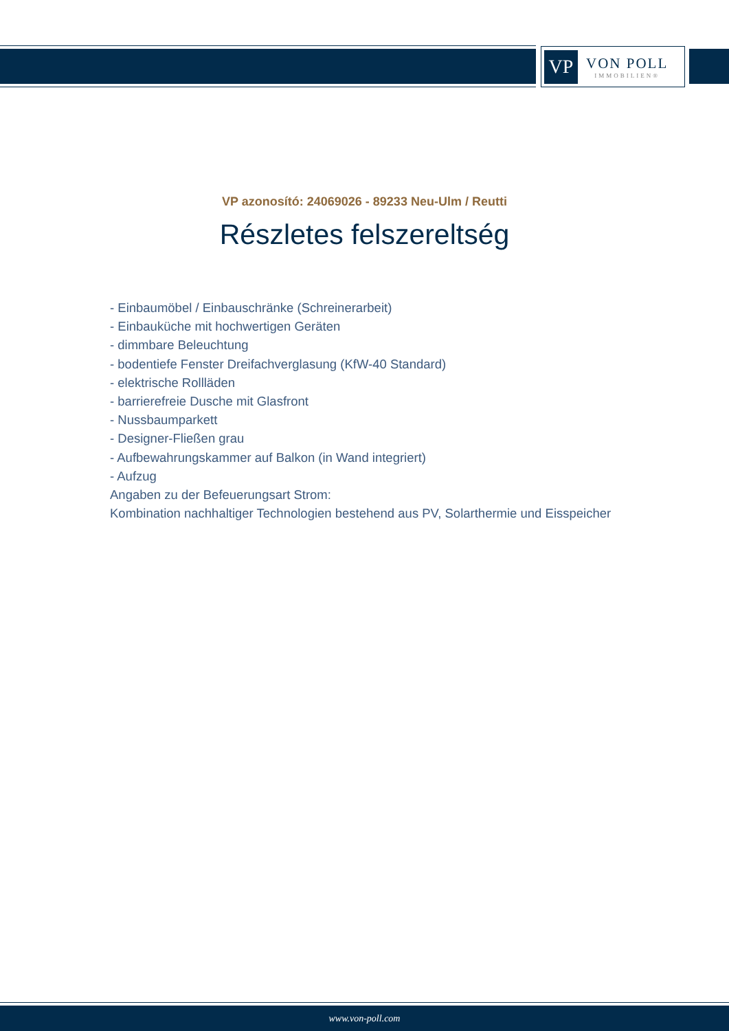VP
VON POLL
IMMOBILIEN®
VP azonosító: 24069026 - 89233 Neu-Ulm / Reutti
Részletes felszereltség
- Einbaumöbel / Einbauschränke (Schreinerarbeit)
- Einbauküche mit hochwertigen Geräten
- dimmbare Beleuchtung
- bodentiefe Fenster Dreifachverglasung (KfW-40 Standard)
- elektrische Rollläden
- barrierefreie Dusche mit Glasfront
- Nussbaumparkett
- Designer-Fließen grau
- Aufbewahrungskammer auf Balkon (in Wand integriert)
- Aufzug
Angaben zu der Befeuerungsart Strom:
Kombination nachhaltiger Technologien bestehend aus PV, Solarthermie und Eisspeicher
www.von-poll.com